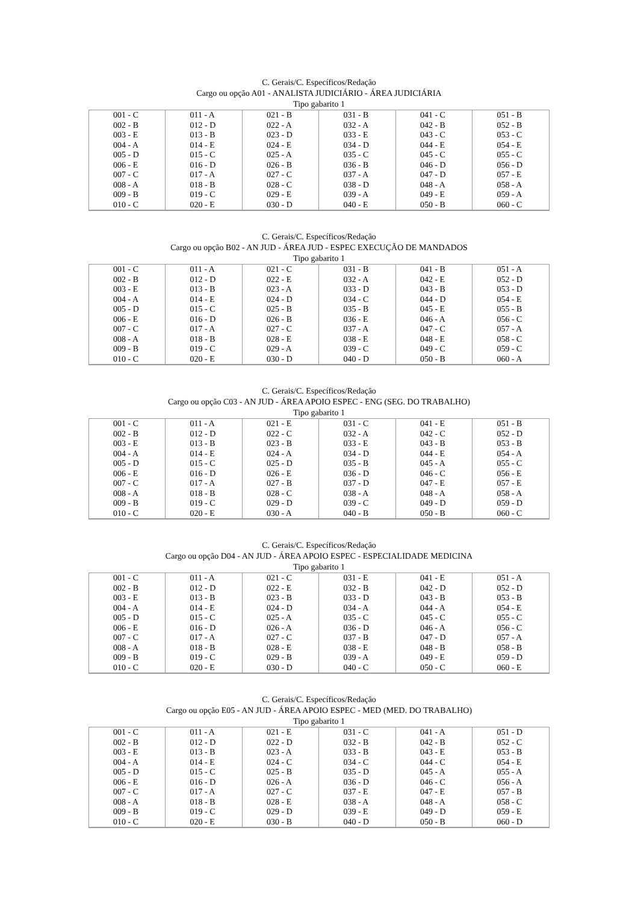C. Gerais/C. Específicos/Redação
Cargo ou opção A01 - ANALISTA JUDICIÁRIO - ÁREA JUDICIÁRIA
Tipo gabarito 1
| 001 - C 002 - B 003 - E 004 - A 005 - D 006 - E 007 - C 008 - A 009 - B 010 - C | 011 - A 012 - D 013 - B 014 - E 015 - C 016 - D 017 - A 018 - B 019 - C 020 - E | 021 - B 022 - A 023 - D 024 - E 025 - A 026 - B 027 - C 028 - C 029 - E 030 - D | 031 - B 032 - A 033 - E 034 - D 035 - C 036 - B 037 - A 038 - D 039 - A 040 - E | 041 - C 042 - B 043 - C 044 - E 045 - C 046 - D 047 - D 048 - A 049 - E 050 - B | 051 - B 052 - B 053 - C 054 - E 055 - C 056 - D 057 - E 058 - A 059 - A 060 - C |
C. Gerais/C. Específicos/Redação
Cargo ou opção B02 - AN JUD - ÁREA JUD - ESPEC EXECUÇÃO DE MANDADOS
Tipo gabarito 1
| 001 - C 002 - B 003 - E 004 - A 005 - D 006 - E 007 - C 008 - A 009 - B 010 - C | 011 - A 012 - D 013 - B 014 - E 015 - C 016 - D 017 - A 018 - B 019 - C 020 - E | 021 - C 022 - E 023 - A 024 - D 025 - B 026 - B 027 - C 028 - E 029 - A 030 - D | 031 - B 032 - A 033 - D 034 - C 035 - B 036 - E 037 - A 038 - E 039 - C 040 - D | 041 - B 042 - E 043 - B 044 - D 045 - E 046 - A 047 - C 048 - E 049 - C 050 - B | 051 - A 052 - D 053 - D 054 - E 055 - B 056 - C 057 - A 058 - C 059 - C 060 - A |
C. Gerais/C. Específicos/Redação
Cargo ou opção C03 - AN JUD - ÁREA APOIO ESPEC - ENG (SEG. DO TRABALHO)
Tipo gabarito 1
| 001 - C 002 - B 003 - E 004 - A 005 - D 006 - E 007 - C 008 - A 009 - B 010 - C | 011 - A 012 - D 013 - B 014 - E 015 - C 016 - D 017 - A 018 - B 019 - C 020 - E | 021 - E 022 - C 023 - B 024 - A 025 - D 026 - E 027 - B 028 - C 029 - D 030 - A | 031 - C 032 - A 033 - E 034 - D 035 - B 036 - D 037 - D 038 - A 039 - C 040 - B | 041 - E 042 - C 043 - B 044 - E 045 - A 046 - C 047 - E 048 - A 049 - D 050 - B | 051 - B 052 - D 053 - B 054 - A 055 - C 056 - E 057 - E 058 - A 059 - D 060 - C |
C. Gerais/C. Específicos/Redação
Cargo ou opção D04 - AN JUD - ÁREA APOIO ESPEC - ESPECIALIDADE MEDICINA
Tipo gabarito 1
| 001 - C 002 - B 003 - E 004 - A 005 - D 006 - E 007 - C 008 - A 009 - B 010 - C | 011 - A 012 - D 013 - B 014 - E 015 - C 016 - D 017 - A 018 - B 019 - C 020 - E | 021 - C 022 - E 023 - B 024 - D 025 - A 026 - A 027 - C 028 - E 029 - B 030 - D | 031 - E 032 - B 033 - D 034 - A 035 - C 036 - D 037 - B 038 - E 039 - A 040 - C | 041 - E 042 - D 043 - B 044 - A 045 - C 046 - A 047 - D 048 - B 049 - E 050 - C | 051 - A 052 - D 053 - B 054 - E 055 - C 056 - C 057 - A 058 - B 059 - D 060 - E |
C. Gerais/C. Específicos/Redação
Cargo ou opção E05 - AN JUD - ÁREA APOIO ESPEC - MED (MED. DO TRABALHO)
Tipo gabarito 1
| 001 - C 002 - B 003 - E 004 - A 005 - D 006 - E 007 - C 008 - A 009 - B 010 - C | 011 - A 012 - D 013 - B 014 - E 015 - C 016 - D 017 - A 018 - B 019 - C 020 - E | 021 - E 022 - D 023 - A 024 - C 025 - B 026 - A 027 - C 028 - E 029 - D 030 - B | 031 - C 032 - B 033 - B 034 - C 035 - D 036 - D 037 - E 038 - A 039 - E 040 - D | 041 - A 042 - B 043 - E 044 - C 045 - A 046 - C 047 - E 048 - A 049 - D 050 - B | 051 - D 052 - C 053 - B 054 - E 055 - A 056 - A 057 - B 058 - C 059 - E 060 - D |